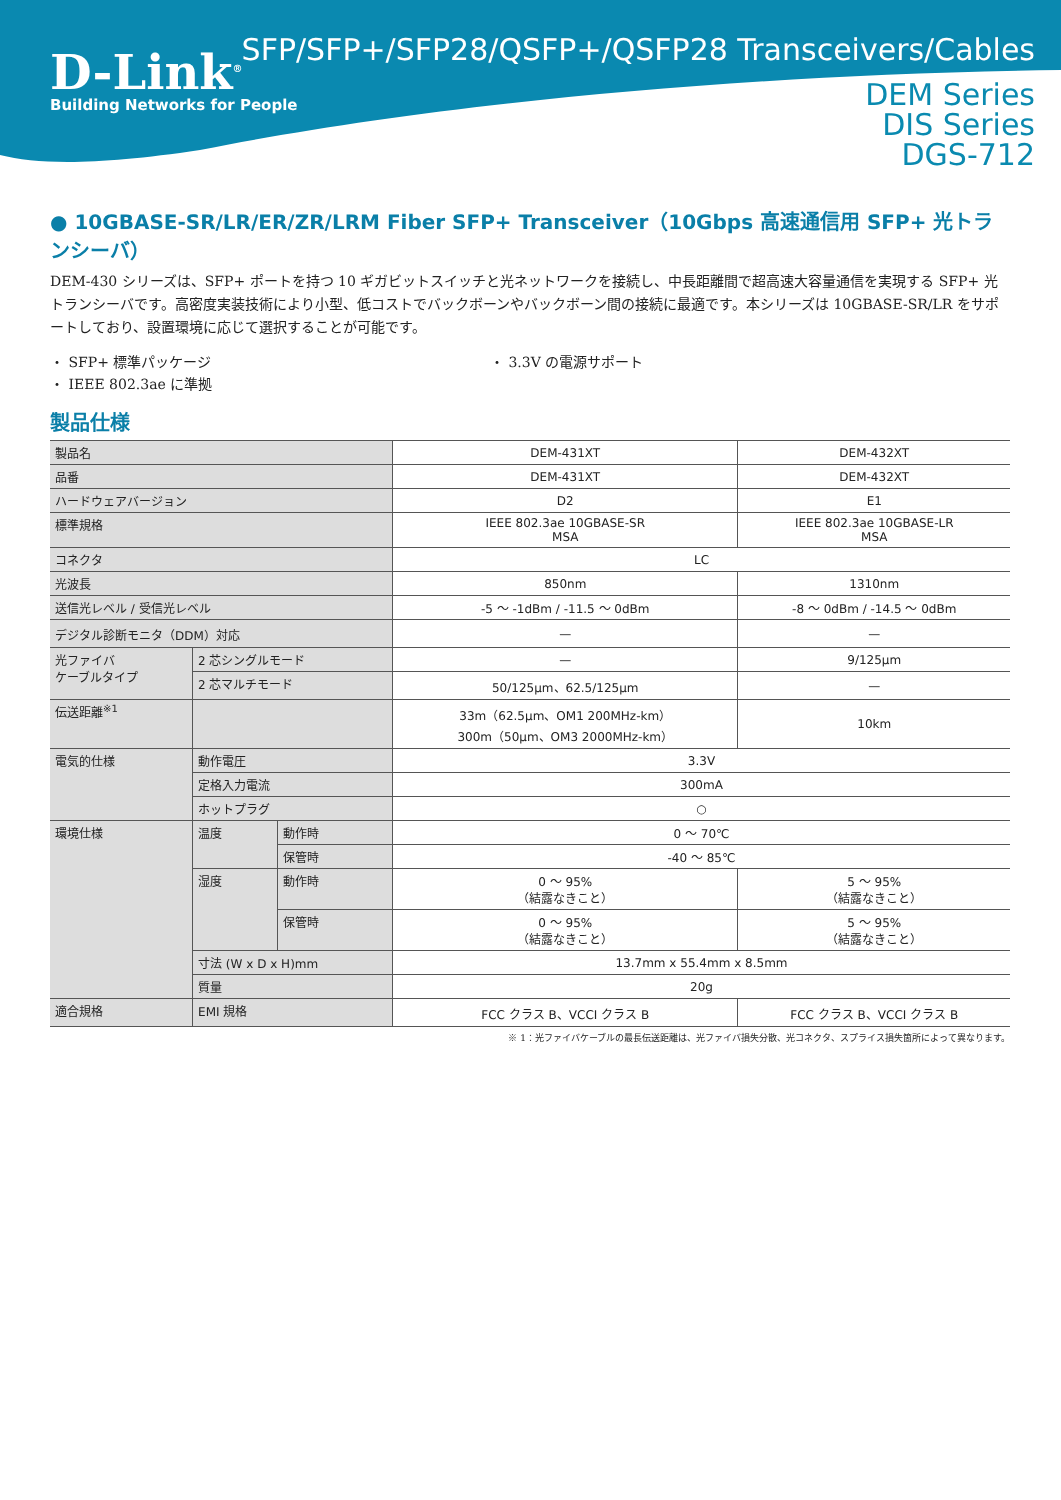D-Link<sup>®</sup>
Building Networks for People
SFP/SFP+/SFP28/QSFP+/QSFP28 Transceivers/Cables
DEM Series
DIS Series
DGS-712
● 10GBASE-SR/LR/ER/ZR/LRM Fiber SFP+ Transceiver（10Gbps 高速通信用 SFP+ 光トランシーバ）
DEM-430 シリーズは、SFP+ ポートを持つ 10 ギガビットスイッチと光ネットワークを接続し、中長距離間で超高速大容量通信を実現する SFP+ 光トランシーバです。高密度実装技術により小型、低コストでバックボーンやバックボーン間の接続に最適です。本シリーズは 10GBASE-SR/LR をサポートしており、設置環境に応じて選択することが可能です。
・ SFP+ 標準パッケージ
・ IEEE 802.3ae に準拠
・ 3.3V の電源サポート
製品仕様
| 製品名 | | | DEM-431XT | DEM-432XT |
| 品番 | | | DEM-431XT | DEM-432XT |
| ハードウェアバージョン | | | D2 | E1 |
| 標準規格 | | | IEEE 802.3ae 10GBASE-SR MSA | IEEE 802.3ae 10GBASE-LR MSA |
| コネクタ | | | LC | |
| 光波長 | | | 850nm | 1310nm |
| 送信光レベル / 受信光レベル | | | -5 ～ -1dBm / -11.5 ～ 0dBm | -8 ～ 0dBm / -14.5 ～ 0dBm |
| デジタル診断モニタ（DDM）対応 | | | — | — |
| 光ファイバ ケーブルタイプ | 2 芯シングルモード | | — | 9/125μm |
| | 2 芯マルチモード | | 50/125μm、62.5/125μm | — |
| 伝送距離<sup>※1</sup> | | | 33m（62.5μm、OM1 200MHz-km） 300m（50μm、OM3 2000MHz-km） | 10km |
| 電気的仕様 | 動作電圧 | | 3.3V | |
| | 定格入力電流 | | 300mA | |
| | ホットプラグ | | ○ | |
| 環境仕様 | 温度 | 動作時 | 0 ～ 70℃ | |
| | | 保管時 | -40 ～ 85℃ | |
| | 湿度 | 動作時 | 0 ～ 95% （結露なきこと） | 5 ～ 95% （結露なきこと） |
| | | 保管時 | 0 ～ 95% （結露なきこと） | 5 ～ 95% （結露なきこと） |
| | 寸法 (W x D x H)mm | | 13.7mm x 55.4mm x 8.5mm | |
| | 質量 | | 20g | |
| 適合規格 | EMI 規格 | | FCC クラス B、VCCI クラス B | FCC クラス B、VCCI クラス B |
※ 1：光ファイバケーブルの最長伝送距離は、光ファイバ損失分散、光コネクタ、スプライス損失箇所によって異なります。